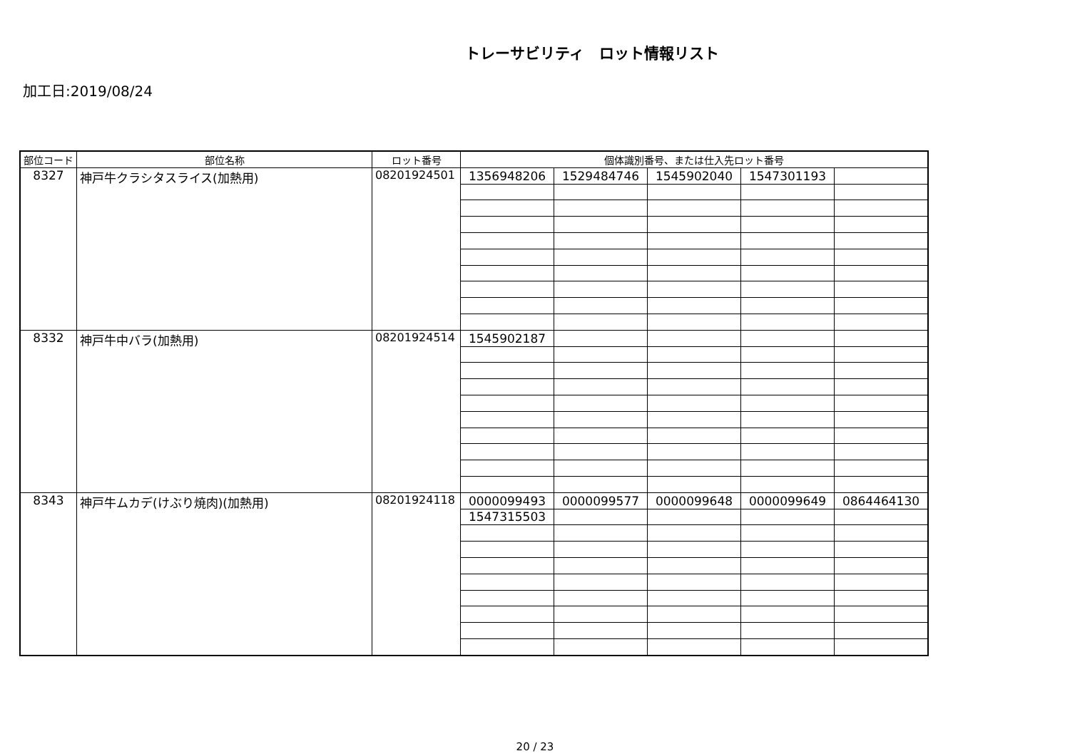トレーサビリティ　ロット情報リスト
加工日:2019/08/24
| 部位コード | 部位名称 | ロット番号 | 個体識別番号、または仕入先ロット番号 | | | | |
| --- | --- | --- | --- | --- | --- | --- | --- |
| 8327 | 神戸牛クラシタスライス(加熱用) | 08201924501 | 1356948206 | 1529484746 | 1545902040 | 1547301193 | |
| 8332 | 神戸牛中バラ(加熱用) | 08201924514 | 1545902187 | | | | |
| 8343 | 神戸牛ムカデ(けぶり焼肉)(加熱用) | 08201924118 | 0000099493 | 0000099577 | 0000099648 | 0000099649 | 0864464130 |
| | | | 1547315503 | | | | |
20 / 23